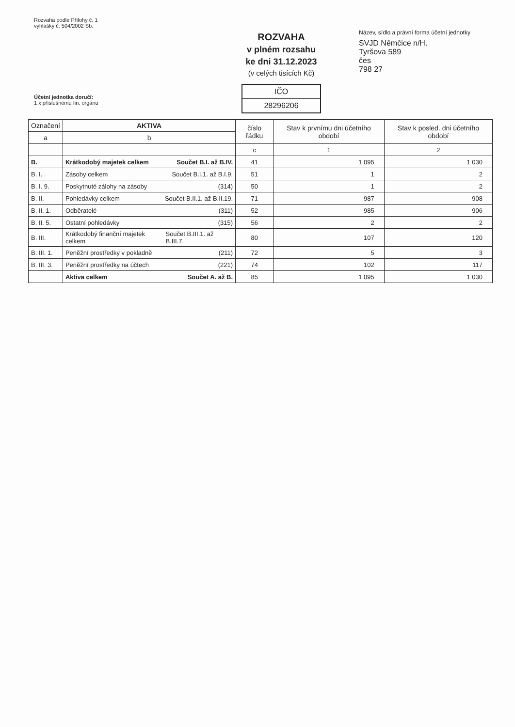Rozvaha podle Přílohy č. 1
vyhlášky č. 504/2002 Sb.
Účetní jednotka doručí:
1 x příslušnému fin. orgánu
ROZVAHA
v plném rozsahu
ke dni 31.12.2023
(v celých tisících Kč)
IČO
28296206
Název, sídlo a právní forma účetní jednotky
SVJD Němčice n/H.
Tyršova 589
čes
798 27
| Označení | AKTIVA | číslo řádku | Stav k prvnímu dni účetního období | Stav k posled. dni účetního období |
| --- | --- | --- | --- | --- |
| a | b | | | |
| | | c | 1 | 2 |
| B. | Krátkodobý majetek celkem Součet B.I. až B.IV. | 41 | 1 095 | 1 030 |
| B. I. | Zásoby celkem Součet B.I.1. až B.I.9. | 51 | 1 | 2 |
| B. I. 9. | Poskytnuté zálohy na zásoby (314) | 50 | 1 | 2 |
| B. II. | Pohledávky celkem Součet B.II.1. až B.II.19. | 71 | 987 | 908 |
| B. II. 1. | Odběratelé (311) | 52 | 985 | 906 |
| B. II. 5. | Ostatní pohledávky (315) | 56 | 2 | 2 |
| B. III. | Krátkodobý finanční majetek celkem Součet B.III.1. až B.III.7. | 80 | 107 | 120 |
| B. III. 1. | Peněžní prostředky v pokladně (211) | 72 | 5 | 3 |
| B. III. 3. | Peněžní prostředky na účtech (221) | 74 | 102 | 117 |
| | Aktiva celkem Součet A. až B. | 85 | 1 095 | 1 030 |